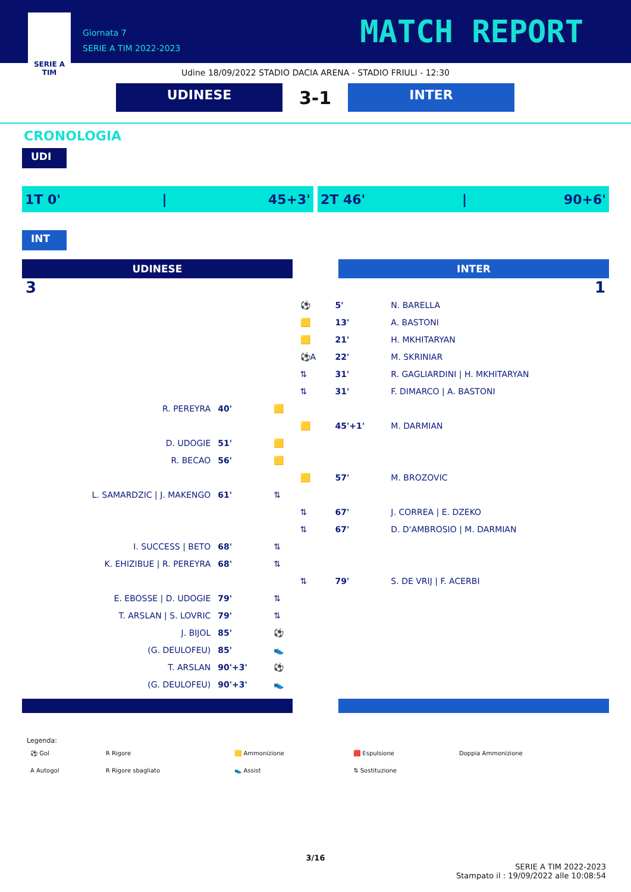SERIE A
TIM
Giornata 7
SERIE A TIM 2022-2023
MATCH REPORT
Udine 18/09/2022 STADIO DACIA ARENA - STADIO FRIULI - 12:30
UDINESE
3-1
INTER
CRONOLOGIA
UDI
1T 0' | 45+3' 2T 46' | 90+6'
INT
UDINESE INTER
| 3 | | | | | 1 |
| | | | ⚽ | 5' | N. BARELLA |
| | | | 🟨 | 13' | A. BASTONI |
| | | | 🟨 | 21' | H. MKHITARYAN |
| | | | ⚽A | 22' | M. SKRINIAR |
| | | | ⇅ | 31' | R. GAGLIARDINI / H. MKHITARYAN |
| | | | ⇅ | 31' | F. DIMARCO / A. BASTONI |
| R. PEREYRA | 40' | 🟨 | | | |
| | | | 🟨 | 45'+1' | M. DARMIAN |
| D. UDOGIE | 51' | 🟨 | | | |
| R. BECAO | 56' | 🟨 | | | |
| | | | 🟨 | 57' | M. BROZOVIC |
| L. SAMARDZIC / J. MAKENGO | 61' | ⇅ | | | |
| | | | ⇅ | 67' | J. CORREA / E. DZEKO |
| | | | ⇅ | 67' | D. D'AMBROSIO / M. DARMIAN |
| I. SUCCESS / BETO | 68' | ⇅ | | | |
| K. EHIZIBUE / R. PEREYRA | 68' | ⇅ | | | |
| | | | ⇅ | 79' | S. DE VRIJ / F. ACERBI |
| E. EBOSSE / D. UDOGIE | 79' | ⇅ | | | |
| T. ARSLAN / S. LOVRIC | 79' | ⇅ | | | |
| J. BIJOL | 85' | ⚽ | | | |
| (G. DEULOFEU) | 85' | 👟 | | | |
| T. ARSLAN | 90'+3' | ⚽ | | | |
| (G. DEULOFEU) | 90'+3' | 👟 | | | |
Legenda:
| ⚽ Gol | R Rigore | 🟨 Ammonizione | 🟥 Espulsione | Doppia Ammonizione |
| A Autogol | R Rigore sbagliato | 👟 Assist | ⇅ Sostituzione | |
3/16
SERIE A TIM 2022-2023
Stampato il : 19/09/2022 alle 10:08:54